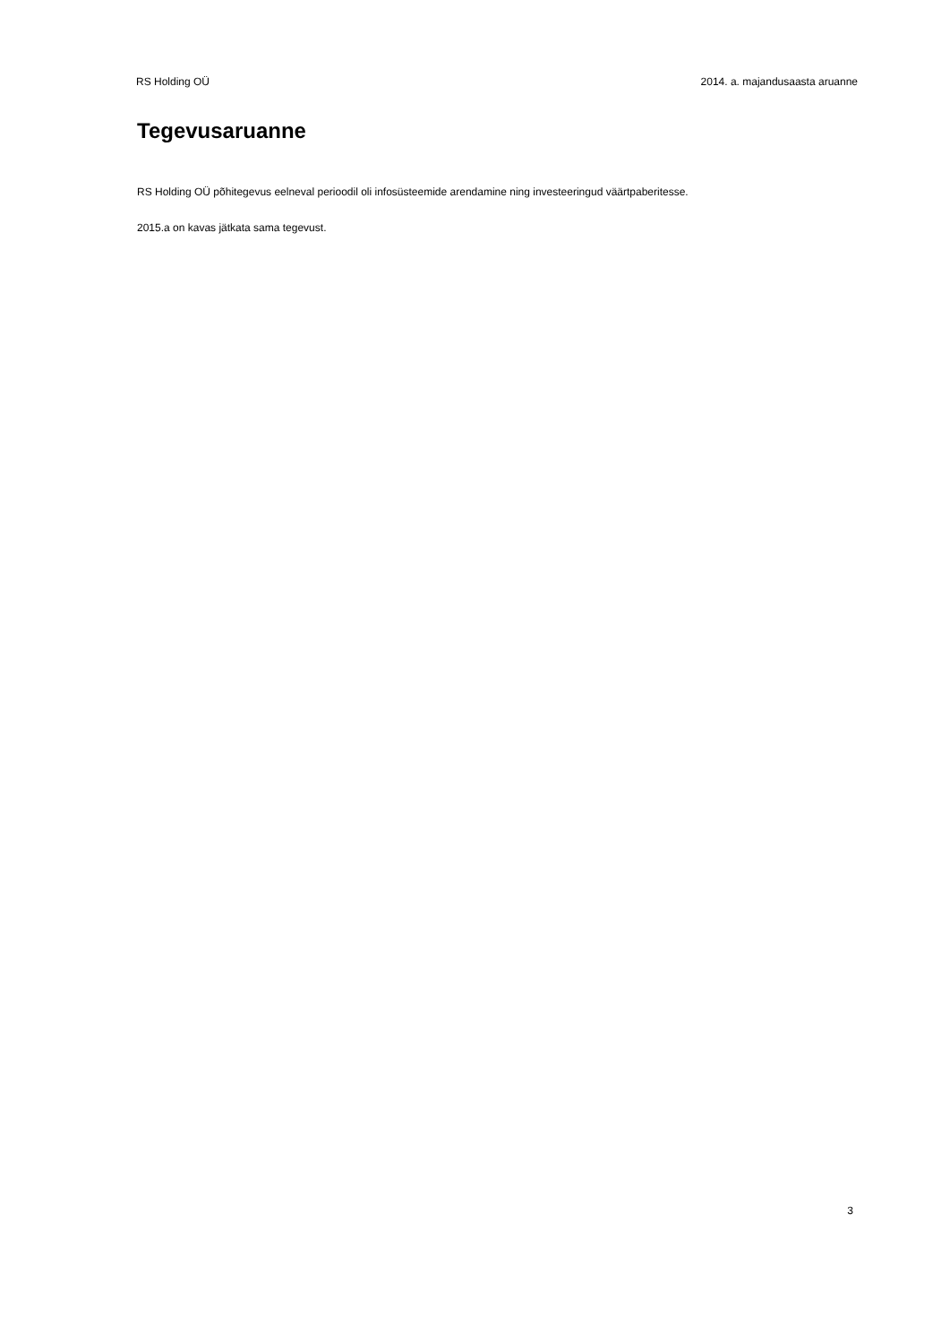RS Holding OÜ 2014. a. majandusaasta aruanne
Tegevusaruanne
RS Holding OÜ põhitegevus eelneval perioodil oli infosüsteemide arendamine ning investeeringud väärtpaberitesse.
2015.a on kavas jätkata sama tegevust.
3